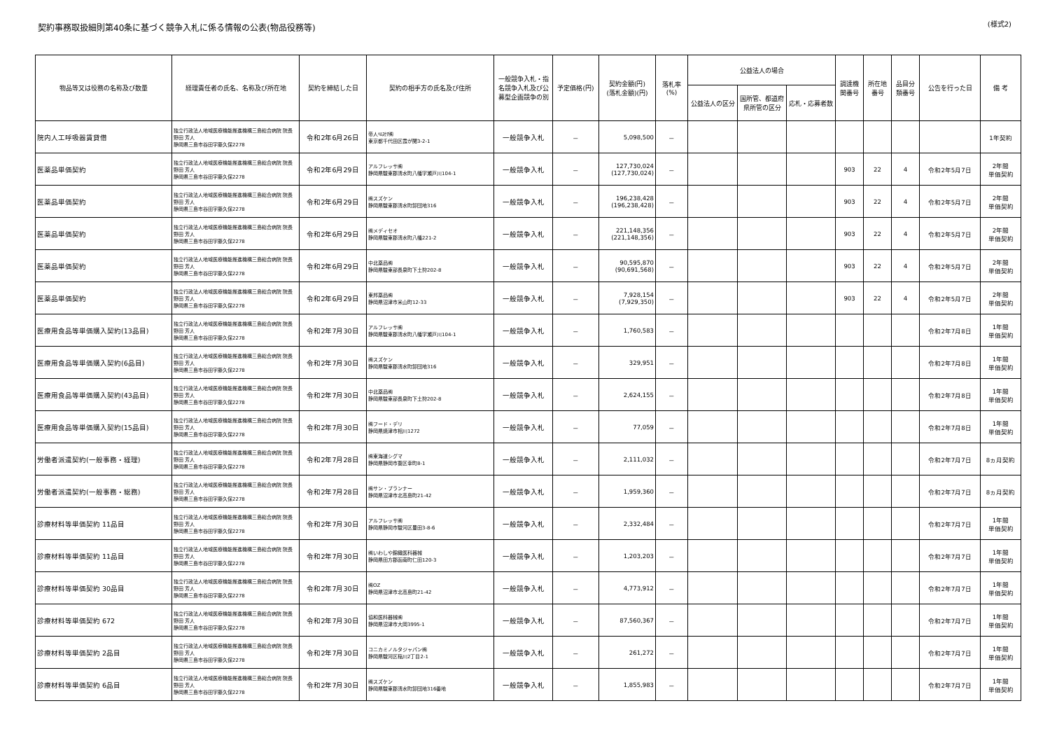契約事務取扱細則第40条に基づく競争入札に係る情報の公表(物品役務等)
(様式2)
| 物品等又は役務の名称及び数量 | 経理責任者の氏名、名称及び所在地 | 契約を締結した日 | 契約の相手方の氏名及び住所 | 一般競争入札・指名競争入札及び公募型企画競争の別 | 予定価格(円) | 契約金額(円) (落札金額)(円) | 落札率 (%) | 公益法人の場合 | | | 調達機関番号 | 所在地番号 | 品目分類番号 | 公告を行った日 | 備 考 |
| --- | --- | --- | --- | --- | --- | --- | --- | --- | --- | --- | --- | --- | --- | --- | --- |
| | | | | | | | | 公益法人の区分 | 国所管、都道府県所管の区分 | 応札・応募者数 | | | | | |
| 院内人工呼吸器賃貸借 | 独立行政法人地域医療機能推進機構三島総合病院 院長 野田 芳人 静岡県三島市谷田字藤久保2278 | 令和2年6月26日 | 帝人ﾍﾙｽｹｱ㈱ 東京都千代田区霞が関3-2-1 | 一般競争入札 | － | 5,098,500 | － | | | | | | | | 1年契約 |
| 医薬品単価契約 | 独立行政法人地域医療機能推進機構三島総合病院 院長 野田 芳人 静岡県三島市谷田字藤久保2278 | 令和2年6月29日 | アルフレッサ㈱ 静岡県駿東郡清水町八幡字瀬戸川104-1 | 一般競争入札 | － | 127,730,024 (127,730,024) | － | | | | 903 | 22 | 4 | 令和2年5月7日 | 2年間 単価契約 |
| 医薬品単価契約 | 独立行政法人地域医療機能推進機構三島総合病院 院長 野田 芳人 静岡県三島市谷田字藤久保2278 | 令和2年6月29日 | ㈱スズケン 静岡県駿東郡清水町卸団地316 | 一般競争入札 | － | 196,238,428 (196,238,428) | － | | | | 903 | 22 | 4 | 令和2年5月7日 | 2年間 単価契約 |
| 医薬品単価契約 | 独立行政法人地域医療機能推進機構三島総合病院 院長 野田 芳人 静岡県三島市谷田字藤久保2278 | 令和2年6月29日 | ㈱メディセオ 静岡県駿東郡清水町八幡221-2 | 一般競争入札 | － | 221,148,356 (221,148,356) | － | | | | 903 | 22 | 4 | 令和2年5月7日 | 2年間 単価契約 |
| 医薬品単価契約 | 独立行政法人地域医療機能推進機構三島総合病院 院長 野田 芳人 静岡県三島市谷田字藤久保2278 | 令和2年6月29日 | 中北薬品㈱ 静岡県駿東部長泉町下土狩202-8 | 一般競争入札 | － | 90,595,870 (90,691,568) | － | | | | 903 | 22 | 4 | 令和2年5月7日 | 2年間 単価契約 |
| 医薬品単価契約 | 独立行政法人地域医療機能推進機構三島総合病院 院長 野田 芳人 静岡県三島市谷田字藤久保2278 | 令和2年6月29日 | 東邦薬品㈱ 静岡県沼津市米山町12-33 | 一般競争入札 | － | 7,928,154 (7,929,350) | － | | | | 903 | 22 | 4 | 令和2年5月7日 | 2年間 単価契約 |
| 医療用食品等単価購入契約(13品目) | 独立行政法人地域医療機能推進機構三島総合病院 院長 野田 芳人 静岡県三島市谷田字藤久保2278 | 令和2年7月30日 | アルフレッサ㈱ 静岡県駿東郡清水町八幡字瀬戸川104-1 | 一般競争入札 | － | 1,760,583 | － | | | | | | | 令和2年7月8日 | 1年間 単価契約 |
| 医療用食品等単価購入契約(6品目) | 独立行政法人地域医療機能推進機構三島総合病院 院長 野田 芳人 静岡県三島市谷田字藤久保2278 | 令和2年7月30日 | ㈱スズケン 静岡県駿東郡清水町卸団地316 | 一般競争入札 | － | 329,951 | － | | | | | | | 令和2年7月8日 | 1年間 単価契約 |
| 医療用食品等単価購入契約(43品目) | 独立行政法人地域医療機能推進機構三島総合病院 院長 野田 芳人 静岡県三島市谷田字藤久保2278 | 令和2年7月30日 | 中北薬品㈱ 静岡県駿東部長泉町下土狩202-8 | 一般競争入札 | － | 2,624,155 | － | | | | | | | 令和2年7月8日 | 1年間 単価契約 |
| 医療用食品等単価購入契約(15品目) | 独立行政法人地域医療機能推進機構三島総合病院 院長 野田 芳人 静岡県三島市谷田字藤久保2278 | 令和2年7月30日 | ㈱フード・デリ 静岡県焼津市相川1272 | 一般競争入札 | － | 77,059 | － | | | | | | | 令和2年7月8日 | 1年間 単価契約 |
| 労働者派遣契約(一般事務・経理) | 独立行政法人地域医療機能推進機構三島総合病院 院長 野田 芳人 静岡県三島市谷田字藤久保2278 | 令和2年7月28日 | ㈱東海道シグマ 静岡県静岡市葵区幸町8-1 | 一般競争入札 | － | 2,111,032 | － | | | | | | | 令和2年7月7日 | 8ヵ月契約 |
| 労働者派遣契約(一般事務・総務) | 独立行政法人地域医療機能推進機構三島総合病院 院長 野田 芳人 静岡県三島市谷田字藤久保2278 | 令和2年7月28日 | ㈱サン・プランナー 静岡県沼津市北高島町21-42 | 一般競争入札 | － | 1,959,360 | － | | | | | | | 令和2年7月7日 | 8ヵ月契約 |
| 診療材料等単価契約 11品目 | 独立行政法人地域医療機能推進機構三島総合病院 院長 野田 芳人 静岡県三島市谷田字藤久保2278 | 令和2年7月30日 | アルフレッサ㈱ 静岡県静岡市駿河区豊田3-8-6 | 一般競争入札 | － | 2,332,484 | － | | | | | | | 令和2年7月7日 | 1年間 単価契約 |
| 診療材料等単価契約 11品目 | 独立行政法人地域医療機能推進機構三島総合病院 院長 野田 芳人 静岡県三島市谷田字藤久保2278 | 令和2年7月30日 | ㈱いわしや錦織医科器械 静岡県田方郡函南町仁田120-3 | 一般競争入札 | － | 1,203,203 | － | | | | | | | 令和2年7月7日 | 1年間 単価契約 |
| 診療材料等単価契約 30品目 | 独立行政法人地域医療機能推進機構三島総合病院 院長 野田 芳人 静岡県三島市谷田字藤久保2278 | 令和2年7月30日 | ㈱OZ 静岡県沼津市北高島町21-42 | 一般競争入札 | － | 4,773,912 | － | | | | | | | 令和2年7月7日 | 1年間 単価契約 |
| 診療材料等単価契約 672 | 独立行政法人地域医療機能推進機構三島総合病院 院長 野田 芳人 静岡県三島市谷田字藤久保2278 | 令和2年7月30日 | 協和医科器械㈱ 静岡県沼津市大岡3995-1 | 一般競争入札 | － | 87,560,367 | － | | | | | | | 令和2年7月7日 | 1年間 単価契約 |
| 診療材料等単価契約 2品目 | 独立行政法人地域医療機能推進機構三島総合病院 院長 野田 芳人 静岡県三島市谷田字藤久保2278 | 令和2年7月30日 | コニカミノルタジャパン㈱ 静岡県駿河区稲川2丁目2-1 | 一般競争入札 | － | 261,272 | － | | | | | | | 令和2年7月7日 | 1年間 単価契約 |
| 診療材料等単価契約 6品目 | 独立行政法人地域医療機能推進機構三島総合病院 院長 野田 芳人 静岡県三島市谷田字藤久保2278 | 令和2年7月30日 | ㈱スズケン 静岡県駿東郡清水町卸団地316番地 | 一般競争入札 | － | 1,855,983 | － | | | | | | | 令和2年7月7日 | 1年間 単価契約 |